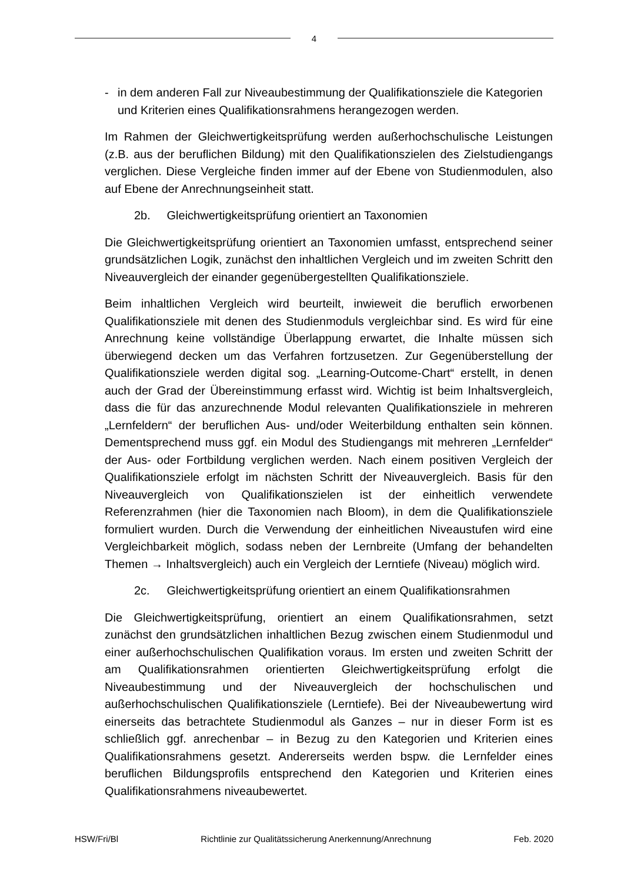4
- in dem anderen Fall zur Niveaubestimmung der Qualifikationsziele die Kategorien und Kriterien eines Qualifikationsrahmens herangezogen werden.
Im Rahmen der Gleichwertigkeitsprüfung werden außerhochschulische Leistungen (z.B. aus der beruflichen Bildung) mit den Qualifikationszielen des Zielstudiengangs verglichen. Diese Vergleiche finden immer auf der Ebene von Studienmodulen, also auf Ebene der Anrechnungseinheit statt.
2b. Gleichwertigkeitsprüfung orientiert an Taxonomien
Die Gleichwertigkeitsprüfung orientiert an Taxonomien umfasst, entsprechend seiner grundsätzlichen Logik, zunächst den inhaltlichen Vergleich und im zweiten Schritt den Niveauvergleich der einander gegenübergestellten Qualifikationsziele.
Beim inhaltlichen Vergleich wird beurteilt, inwieweit die beruflich erworbenen Qualifikationsziele mit denen des Studienmoduls vergleichbar sind. Es wird für eine Anrechnung keine vollständige Überlappung erwartet, die Inhalte müssen sich überwiegend decken um das Verfahren fortzusetzen. Zur Gegenüberstellung der Qualifikationsziele werden digital sog. „Learning-Outcome-Chart“ erstellt, in denen auch der Grad der Übereinstimmung erfasst wird. Wichtig ist beim Inhaltsvergleich, dass die für das anzurechnende Modul relevanten Qualifikationsziele in mehreren „Lernfeldern“ der beruflichen Aus- und/oder Weiterbildung enthalten sein können. Dementsprechend muss ggf. ein Modul des Studiengangs mit mehreren „Lernfelder“ der Aus- oder Fortbildung verglichen werden. Nach einem positiven Vergleich der Qualifikationsziele erfolgt im nächsten Schritt der Niveauvergleich. Basis für den Niveauvergleich von Qualifikationszielen ist der einheitlich verwendete Referenzrahmen (hier die Taxonomien nach Bloom), in dem die Qualifikationsziele formuliert wurden. Durch die Verwendung der einheitlichen Niveaustufen wird eine Vergleichbarkeit möglich, sodass neben der Lernbreite (Umfang der behandelten Themen → Inhaltsvergleich) auch ein Vergleich der Lerntiefe (Niveau) möglich wird.
2c. Gleichwertigkeitsprüfung orientiert an einem Qualifikationsrahmen
Die Gleichwertigkeitsprüfung, orientiert an einem Qualifikationsrahmen, setzt zunächst den grundsätzlichen inhaltlichen Bezug zwischen einem Studienmodul und einer außerhochschulischen Qualifikation voraus. Im ersten und zweiten Schritt der am Qualifikationsrahmen orientierten Gleichwertigkeitsprüfung erfolgt die Niveaubestimmung und der Niveauvergleich der hochschulischen und außerhochschulischen Qualifikationsziele (Lerntiefe). Bei der Niveaubewertung wird einerseits das betrachtete Studienmodul als Ganzes – nur in dieser Form ist es schließlich ggf. anrechenbar – in Bezug zu den Kategorien und Kriterien eines Qualifikationsrahmens gesetzt. Andererseits werden bspw. die Lernfelder eines beruflichen Bildungsprofils entsprechend den Kategorien und Kriterien eines Qualifikationsrahmens niveaubewertet.
HSW/Fri/Bl Richtlinie zur Qualitätssicherung Anerkennung/Anrechnung Feb. 2020